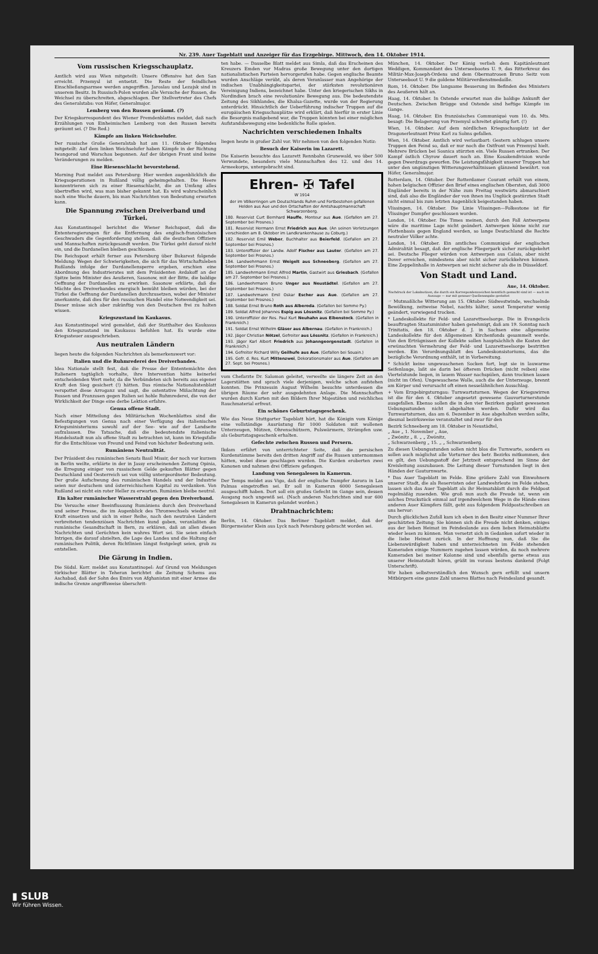Nr. 239. Auer Tageblatt und Anzeiger für das Erzgebirge. Mittwoch, den 14. Oktober 1914.
Vom russischen Kriegsschauplatz.
Amtlich wird aus Wien mitgeteilt: Unsere Offensive hat den San erreicht. Przemysl ist entsetzt. Die Reste der feindlichen Einschließungsarmee werden angegriffen. Jaroslau und Lezajsk sind in unserem Besitz. In Russisch-Polen wurden alle Versuche der Russen, die Weichsel zu überschreiten, abgeschlagen. Der Stellvertreter des Chefs des Generalstabs: von Höfer, Generalmajor.
Lemberg von den Russen geräumt. (?)
Der Kriegskorrespondent des Wiener Fremdenblattes meldet, daß nach Erzählungen von Einheimischen Lemberg von den Russen bereits geräumt sei. (? Die Red.)
Kämpfe am linken Weichselufer.
Der russische Große Generalstab hat am 11. Oktober folgendes mitgeteilt: Auf dem linken Weichselufer haben Kämpfe in der Richtung Iwangorod und Warschau begonnen. Auf der übrigen Front sind keine Veränderungen zu melden.
Eine Riesenschlacht bevorstehend.
Morning Post meldet aus Petersburg: Hier werden augenblicklich die Kriegsoperationen in Rußland völlig geheimgehalten. Die Heere konzentrieren sich zu einer Riesenschlacht, die an Umfang alles übertreffen wird, was man bisher gekannt hat. Es wird wahrscheinlich noch eine Woche dauern, bis man Nachrichten von Bedeutung erwarten kann.
Die Spannung zwischen Dreiverband und Türkei.
Aus Konstantinopel berichtet die Wiener Reichspost, daß die Ententeregierungen für die Entfernung des englisch-französischen Geschwaders die Gegenforderung stellen, daß die deutschen Offiziere und Mannschaften zurückgesandt werden. Die Türkei geht darauf nicht ein, und die Dardanellen bleiben geschlossen.
Die Reichspost erhält ferner aus Petersburg über Bukarest folgende Meldung: Wegen der Schwierigkeiten, die sich für das Wirtschaftsleben Rußlands infolge der Dardanellensperre ergeben, erschien eine Abordnung des Industrierates mit dem Präsidenten Avdakoff an der Spitze beim Minister des Aeußeren, Sasonow, mit der Bitte, die baldige Oeffnung der Dardanellen zu erwirken. Sasonow erklärte, daß die Mächte des Dreiverbandes energisch bemüht bleiben würden, bei der Türkei die Oeffnung der Dardanellen durchzusetzen, wobei der Minister anerkannte, daß dies für den russischen Handel eine Notwendigkeit sei. Dieser müsse sich aber zukünftig von den Deutschen frei zu halten wissen.
Kriegszustand im Kaukasus.
Aus Konstantinopel wird gemeldet, daß der Statthalter des Kaukasus den Kriegszustand im Kaukasus befohlen hat. Es wurde eine Kriegssteuer ausgeschrieben.
Aus neutralen Ländern
liegen heute die folgenden Nachrichten als bemerkenswert vor:
Italien und die Ruhmrederei des Dreiverbandes.
Idea Nationale stellt fest, daß die Presse der Ententemächte den Italienern tagtäglich vorhalte, ihre Intervention hätte keinerlei entscheidenden Wert mehr, da die Verbündeten sich bereits aus eigener Kraft den Sieg gesichert (!) hätten. Das römische Nationalistenblatt verspottet diese Arroganz und sagt, die ostentative Mißachtung der Russen und Franzosen gegen Italien sei hohle Ruhmrederei, die von der Wirklichkeit der Dinge eine derbe Lektion erfahre.
Genua offene Stadt.
Nach einer Mitteilung des Militärischen Wochenblattes sind die Befestigungen von Genua nach einer Verfügung des italienischen Kriegsministeriums sowohl auf der See- wie auf der Landseite aufzulassen. Die Tatsache, daß die bedeutendste italienische Handelsstadt nun als offene Stadt zu betrachten ist, kann im Kriegsfalle für die Entschlüsse von Freund und Feind von höchster Bedeutung sein.
Rumäniens Neutralität.
Der Präsident des rumänischen Senats Basil Missir, der noch vor kurzem in Berlin weilte, erklärte in der in Jassy erscheinenden Zeitung Opinia, die Erregung einiger von russischem Gelde gekauften Blätter gegen Deutschland und Oesterreich sei von völlig untergeordneter Bedeutung. Der große Aufschwung des rumänischen Handels und der Industrie seien nur deutschem und österreichischem Kapital zu verdanken. Von Rußland sei nicht ein roter Heller zu erwarten. Rumänien bleibe neutral.
Ein kalter rumänischer Wasserstrahl gegen den Dreiverband.
Die Versuche einer Beeinflussung Rumäniens durch den Dreiverband und seiner Presse, die im Augenblick des Thronwechsels wieder mit Kraft einsetzen und sich in einer Reihe, nach den neutralen Ländern verbreiteten tendenziösen Nachrichten kund gaben, veranlaßten die rumänische Gesandtschaft in Bern, zu erklären, daß an allen diesen Nachrichten und Gerüchten kein wahres Wort sei. Sie seien einfach Intrigen, die darauf abzielten, die Lage des Landes und die Haltung der rumänischen Politik, deren Richtlinien längst festgelegt seien, grob zu entstellen.
Die Gärung in Indien.
Die Südsl. Korr. meldet aus Konstantinopel: Auf Grund von Meldungen türkischer Blätter in Teheran berichtet die Zeitung Schems aus Aschabad, daß der Sohn des Emirs von Afghanistan mit einer Armee die indische Grenze angriffsweise überschrit-
ten habe. — Dasselbe Blatt meldet aus Simla, daß das Erscheinen des Kreuzers Emden vor Madras große Bewegung unter den dortigen nationalistischen Parteien hervorgerufen habe. Gegen englische Beamte wurden Anschläge verübt, als deren Veranlasser man Angehörige der indischen Unabhängigkeitspartei, der stärksten revolutionären Vereinigung Indiens, bezeichnet habe. Unter den kriegerischen Sikhs in Nordindien brach eine revolutionäre Bewegung aus. Die bedeutendste Zeitung des Sikhlandes, die Khalsa-Gazette, wurde von der Regierung unterdrückt. Hinsichtlich der Ueberführung indischer Truppen auf die europäischen Kriegsschauplätze wird erklärt, daß hierfür in erster Linie die Besorgnis maßgebend war, die Truppen könnten bei einer möglichen Aufstandsbewegung eine bedenkliche Rolle spielen.
Nachrichten verschiedenen Inhalts
liegen heute in großer Zahl vor. Wir nehmen von den folgenden Notiz:
Besuch der Kaiserin im Lazarett.
Die Kaiserin besuchte das Lazarett Rennbahn Grunewald, wo über 500 Verwundete, besonders viele Mannschaften des 12. und des 14. Armeekorps, untergebracht sind.
Ehren- ✠ Tafel
W 1914
der im Völkerringen um Deutschlands Ruhm und Fortbestehen gefallenen Helden aus Aue und den Ortschaften der Amtshauptmannschaft Schwarzenberg.
180. Reservist Curt Bernhard Hauffe, Monteur aus Aue. (Gefallen am 27. September bei Prosnes.)
181. Reservist Hermann Ernst Friedrich aus Aue. (An seinen Verletzungen verschieden am 8. Oktober im Landkrankenhause zu Coburg.)
182. Reservist Emil Weber, Buchhalter aus Beierfeld. (Gefallen am 27. September bei Prosnes.)
183. Unteroffizier der Landw. Adolf Fischer aus Lauter. (Gefallen am 27. September bei Prosnes.)
184. Landwehrmann Ernst Weigelt aus Schneeberg. (Gefallen am 27. September bei Prosnes.)
185. Landwehrmann Ernst Alfred Martin, Gastwirt aus Griesbach. (Gefallen am 27. September bei Prosnes.)
186. Landwehrmann Bruno Unger aus Neustädtel. (Gefallen am 27. September bei Prosnes.)
187. Landwehrmann Emil Oskar Escher aus Aue. (Gefallen am 27. September bei Prosnes.)
188. Soldat Ernst Bruno Roth aus Alberoda. (Gefallen bei Somme Py.)
189. Soldat Alfred Johannes Espig aus Lössnitz. (Gefallen bei Somme Py.)
190. Unteroffizier der Res. Paul Kurt Neuhahn aus Eibenstock. (Gefallen in Frankreich.)
191. Soldat Ernst Wilhelm Gläser aus Albernau. (Gefallen in Frankreich.)
192. Jäger Christian Nötzel, Gefreiter aus Lössnitz. (Gefallen in Frankreich.)
193. Jäger Karl Albert Friedrich aus Johanngeorgenstadt. (Gefallen in Frankreich.)
194. Gefreiter Richard Willy Geilhufe aus Aue. (Gefallen bei Souain.)
195. Gefr. d. Res. Kurt Mittenzwei, Dekorationsmaler aus Aue. (Gefallen am 27. Sept. bei Prosnes.)
vom Chefarzte Dr. Salomon geleitet, verweilte sie längere Zeit an den Lagerstätten und sprach viele derjenigen, welche schon aufstehen konnten. Die Prinzessin August Wilhelm besuchte unterdessen die übrigen Räume der sehr ausgedehnten Anlage. Die Mannschaften wurden durch Karten mit den Bildern Ihrer Majestäten und reichliches Rauchmaterial erfreut.
Ein schönes Geburtstagsgeschenk.
Wie das Neue Stuttgarter Tageblatt hört, hat die Königin vom Könige eine vollständige Ausrüstung für 1000 Soldaten mit wollenen Unterzeugen, Mützen, Ohrenschützern, Pulswärmern, Strümpfen usw. als Geburtstagsgeschenk erhalten.
Gefechte zwischen Russen und Persern.
Ikdam erfährt von unterrichteter Seite, daß die persischen Kurdenstämme bereits den dritten Angriff auf die Russen unternommen hätten, wobei diese geschlagen wurden. Die Kurden eroberten zwei Kanonen und nahmen drei Offiziere gefangen.
Landung von Senegalesen in Kamerun.
Der Temps meldet aus Vigo, daß der englische Dampfer Aurora in Las Palmas eingetroffen sei. Er soll in Kamerun 6000 Senegalesen ausgeschifft haben. Dort soll ein großes Gefecht im Gange sein, dessen Ausgang noch ungewiß sei. (Nach anderen Nachrichten sind nur 600 Senegalesen in Kamerun gelandet worden.)
Drahtnachrichten:
Berlin, 14. Oktober. Das Berliner Tageblatt meldet, daß der Bürgermeister Klein aus Lyck nach Petersburg gebracht worden sei.
München, 14. Oktober. Der König verlieh dem Kapitänleutnant Weddigen, Kommandant des Unterseebootes U. 9, das Ritterkreuz des Militär-Max-Joseph-Ordens und dem Obermatrosen Bruno Seitz vom Unterseeboot U. 9 die goldene Militärverdienstmedaille.
Rom, 14. Oktober. Die langsame Besserung im Befinden des Ministers des Aeußeren hält an.
Haag, 14. Oktober. In Ostende erwartet man die baldige Ankunft der Deutschen. Zwischen Brügge und Ostende sind heftige Kämpfe im Gange.
Haag, 14. Oktober. Ein französisches Communiqué vom 10. ds. Mts. besagt: Die Belagerung von Przemysl schreitet günstig fort. (!)
Wien, 14. Oktober. Auf dem nördlichen Kriegsschauplatz ist der Dragonerleutnant Prinz Karl zu Solms gefallen.
Wien, 14. Oktober. Amtlich wird verlautbart: Gestern schlugen unsere Truppen den Feind so, daß er nur noch die Ostfront von Przemysl hielt. Mehrere Brücken bei Sosnica stürzten ein. Viele Russen ertranken. Der Kampf östlich Chyrow dauert noch an. Eine Kosakendivision wurde gegen Dwerdzugs geworfen. Die Leistungsfähigkeit unserer Truppen hat unter den ungünstigen Witterungsverhältnissen glänzend bewährt. von Höfer, Generalmajor.
Rotterdam, 14. Oktober. Der Rotterdamer Courant erhält von einem, hohen belgischen Offizier den Brief eines englischen Obersten, daß 3000 Engländer bereits in der Nähe zum Freitag westwärts abmarschiert sind, daß also die Engländer der von ihnen ins Unglück gestürzten Stadt nicht einmal bis zum letzten Augenblick beigestanden haben.
Vlissingen, 14. Oktober. Die Linie Vlissingen—Folkestone ist für Vlissinger Dampfer geschlossen worden.
London, 14. Oktober. Die Times meinen, durch den Fall Antwerpens wäre die maritime Lage nicht geändert. Antwerpen könne nicht zur Flottenbasis gegen England werden, so lange Deutschland die Rechte neutraler Völker achte.
London, 14. Oktober. Ein amtliches Communiqué der englischen Admiralität besagt, daß der englische Fliegerpark sicher zurückgekehrt sei. Deutsche Flieger würden von Antwerpen aus Calais, aber nicht Dover erreichen, mindestens aber nicht sicher zurückkehren können. Eine Zeppelinhalle in Antwerpen sei nicht sicherer als die in Düsseldorf.
Von Stadt und Land.
Aue, 14. Oktober.
Nachdruck der Lokalnotizen, die durch ein Korrespondenzzeichen kenntlich gemacht sind ist — auch im Auszuge — nur mit genauer Quellenangabe gestattet
☞ Mutmaßliche Witterung am 15. Oktober: Südwestwinde, wechselnde Bewölkung, zeitweise Nebel, nachts kälter, sonst Temperatur wenig geändert, vorwiegend trocken.
* Landeskollekte für Feld- und Lazarettseelsorge. Die in Evangelicis beauftragten Staatsminister haben genehmigt, daß am 19. Sonntag nach Trinitatis, den 18. Oktober d. J. in Sachsen eine allgemeine Landeskollekte für den Allgemeinen Kirchenfonds gesammelt werde. Von den Erträgnissen der Kollekte sollen hauptsächlich die Kosten der erwünschten Vermehrung der Feld- und Lazarettseelsorge bestritten werden. Ein Verordnungsblatt des Landeskonsistoriums, das die bezügliche Verordnung enthält, ist in Vorbereitung.
* Schickt keine ungewaschenen Socken fort, legt sie in lauwarme Seifenlauge, laßt sie darin bei öfterem Drücken (nicht reiben) eine Viertelstunde liegen, in lauem Wasser nachspülen, dann trocknen lassen (nicht im Ofen). Ungewaschene Wolle, auch die der Unterzeuge, brennt am Körper und verursacht oft einen nesselähnlichen Ausschlag.
+ Vom Erzgebirgsturngau: Turnwartsturnen. Wegen der Kriegswirren ist die für den 4. Oktober angesetzt gewesene Gauvorturnerstunde ausgefallen. Ebenso sollen die in den vier Bezirken geplant gewesenen Uebungsstunden nicht abgehalten werden. Dafür wird das Turnwartsturnen, das am 6. Dezember in Aue abgehalten werden sollte, diesmal bezirksweise veranstaltet und zwar für den
Bezirk Schneeberg am 18. Oktober in Neustädtel,
„ Aue „ 1. November „ Aue,
„ Zwönitz „ 8. „ „ Zwönitz,
„ Schwarzenberg „ 15. „ „ Schwarzenberg.
Zu diesen Uebungsstunden sollen nicht blos die Turnwarte, sondern es sollen auch möglichst alle Vorturner des betr. Bezirks mitkommen, den es gilt, den Uebungsstoff der Jetztzeit entsprechend im Sinne der Kreisleitung auszubauen. Die Leitung dieser Turnstunden liegt in den Händen der Gauturnwarte.
* Das Auer Tageblatt im Felde. Eine größere Zahl von Einwohnern unserer Stadt, die als Reservisten oder Landwehrleute im Felde stehen, lassen sich das Auer Tageblatt als ihr Heimatsblatt durch die Feldpost regelmäßig zusenden. Wie groß nun auch die Freude ist, wenn ein solches Druckstück einmal auf irgendwelchem Wege in die Hände eines anderen Auer Kämpfers fällt, geht aus folgendem Feldpostschreiben an uns hervor:
Durch glücklichen Zufall kam ich eben in den Besitz einer Nummer Ihrer geschätzten Zeitung; Sie können sich die Freude nicht denken, einiges aus der lieben Heimat im Feindeslande aus dem lieben Heimatsblatte wieder lesen zu können. Man versetzt sich in Gedanken sofort wieder in die liebe Heimat zurück. In der Hoffnung nun, daß Sie die Liebenswürdigkeit haben und unterzeichneten im Felde stehenden Kameraden einige Nummern zugehen lassen würden, da noch mehrere Kameraden bei meiner Kolonne sind und ebenfalls gerne etwas aus unserer Heimatstadt hören, grüßt im voraus bestens dankend (Folgt Unterschrift).
Wir haben selbstverständlich den Wunsch gern erfüllt und unsern Mitbürgern eine ganze Zahl unseres Blattes nach Feindesland gesandt.
▮ SLUB
Wir führen Wissen.